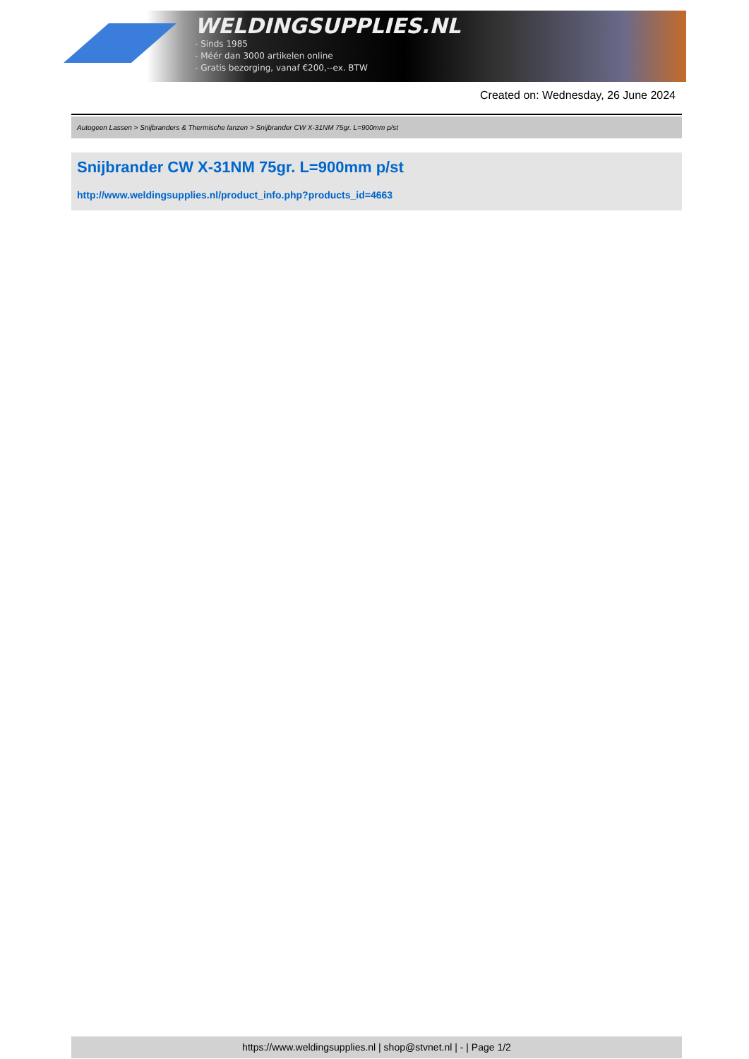WELDINGSUPPLIES.NL
- Sinds 1985
- Méér dan 3000 artikelen online
- Gratis bezorging, vanaf €200,--ex. BTW
Created on: Wednesday, 26 June 2024
Autogeen Lassen > Snijbranders & Thermische lanzen > Snijbrander CW X-31NM 75gr. L=900mm p/st
Snijbrander CW X-31NM 75gr. L=900mm p/st
http://www.weldingsupplies.nl/product_info.php?products_id=4663
https://www.weldingsupplies.nl | shop@stvnet.nl | - | Page 1/2